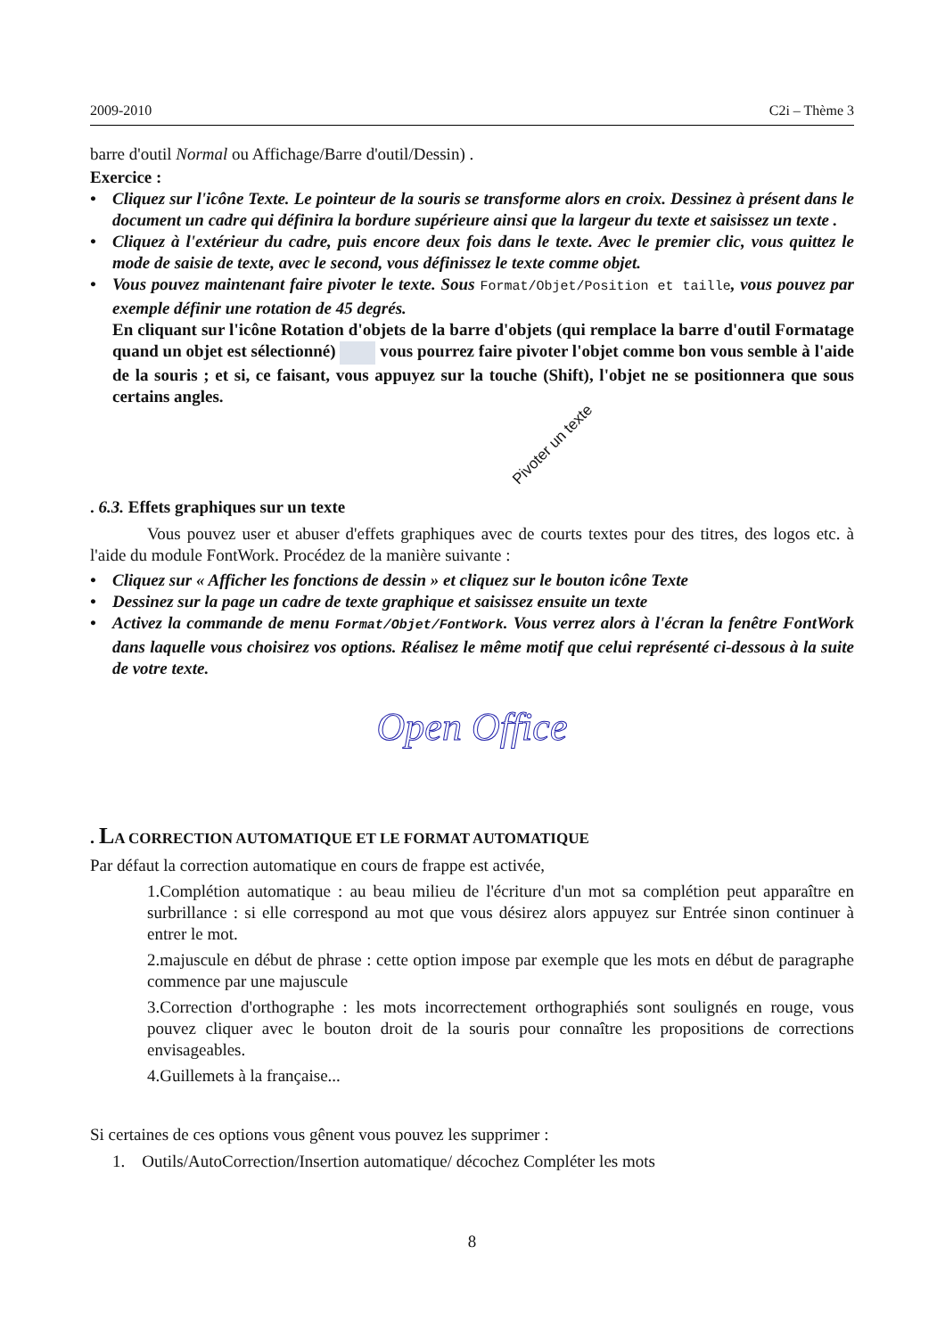2009-2010 C2i – Thème 3
barre d'outil Normal ou Affichage/Barre d'outil/Dessin) .
Exercice :
• Cliquez sur l'icône Texte. Le pointeur de la souris se transforme alors en croix. Dessinez à présent dans le document un cadre qui définira la bordure supérieure ainsi que la largeur du texte et saisissez un texte .
• Cliquez à l'extérieur du cadre, puis encore deux fois dans le texte. Avec le premier clic, vous quittez le mode de saisie de texte, avec le second, vous définissez le texte comme objet.
• Vous pouvez maintenant faire pivoter le texte. Sous Format/Objet/Position et taille, vous pouvez par exemple définir une rotation de 45 degrés.
En cliquant sur l'icône Rotation d'objets de la barre d'objets (qui remplace la barre d'outil Formatage quand un objet est sélectionné) vous pourrez faire pivoter l'objet comme bon vous semble à l'aide de la souris ; et si, ce faisant, vous appuyez sur la touche (Shift), l'objet ne se positionnera que sous certains angles.
Pivoter un texte
. 6.3. Effets graphiques sur un texte
Vous pouvez user et abuser d'effets graphiques avec de courts textes pour des titres, des logos etc. à l'aide du module FontWork. Procédez de la manière suivante :
• Cliquez sur « Afficher les fonctions de dessin » et cliquez sur le bouton icône Texte
• Dessinez sur la page un cadre de texte graphique et saisissez ensuite un texte
• Activez la commande de menu Format/Objet/FontWork. Vous verrez alors à l'écran la fenêtre FontWork dans laquelle vous choisirez vos options. Réalisez le même motif que celui représenté ci-dessous à la suite de votre texte.
Open Office
. LA CORRECTION AUTOMATIQUE ET LE FORMAT AUTOMATIQUE
Par défaut la correction automatique en cours de frappe est activée,
1.Complétion automatique : au beau milieu de l'écriture d'un mot sa complétion peut apparaître en surbrillance : si elle correspond au mot que vous désirez alors appuyez sur Entrée sinon continuer à entrer le mot.
2.majuscule en début de phrase : cette option impose par exemple que les mots en début de paragraphe commence par une majuscule
3.Correction d'orthographe : les mots incorrectement orthographiés sont soulignés en rouge, vous pouvez cliquer avec le bouton droit de la souris pour connaître les propositions de corrections envisageables.
4.Guillemets à la française...
Si certaines de ces options vous gênent vous pouvez les supprimer :
1. Outils/AutoCorrection/Insertion automatique/ décochez Compléter les mots
8